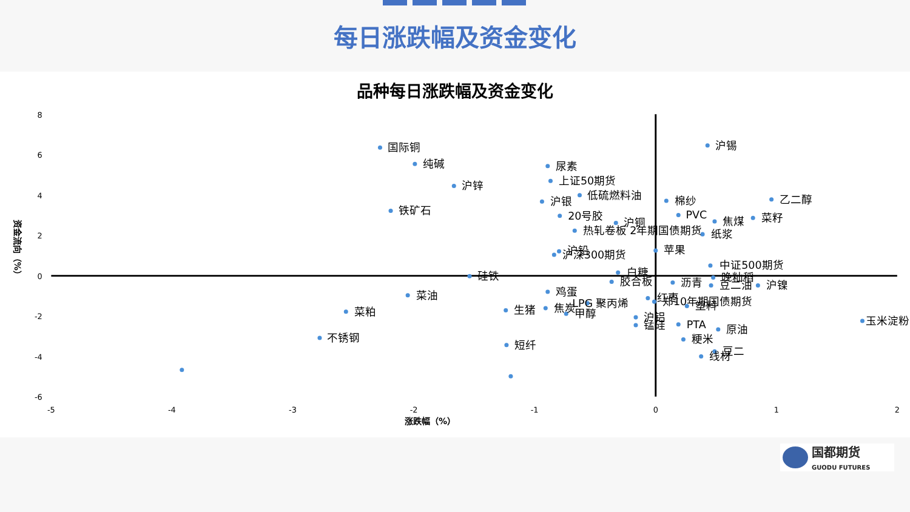每日涨跌幅及资金变化
品种每日涨跌幅及资金变化
8
6
4
2
0
-2
-4
-6
-5
-4
-3
-2
-1
0
1
2
涨跌幅（%）
资金流向（%）
国际铜
纯碱
沪锌
铁矿石
尿素
上证50期货
低硫燃料油
沪银
20号胶
沪铜
热轧卷板 2年期国债期货
沪锡
棉纱
乙二醇
PVC
焦煤
菜籽
纸浆
沪铅
沪深300期货
苹果
中证500期货
硅铁
白糖
晚籼稻
胶合板
沥青
豆二油
沪镍
菜油
鸡蛋
红枣
郑10年期国债期货
菜粕
生猪
焦炭
甲醇
LPG
聚丙烯
塑料
沪铝
锰硅
PTA
原油
玉米淀粉
不锈钢
短纤
粳米
豆二
线材
国都期货
GUODU FUTURES